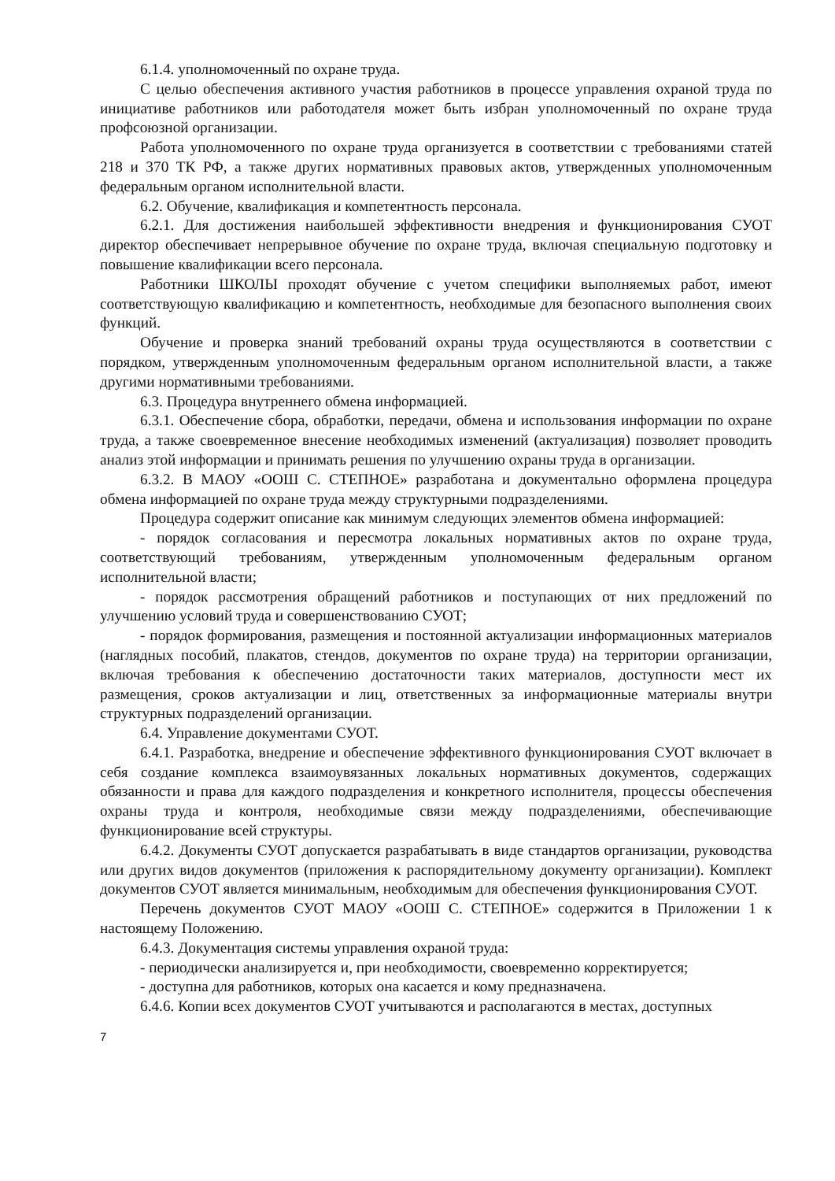6.1.4. уполномоченный по охране труда.
С целью обеспечения активного участия работников в процессе управления охраной труда по инициативе работников или работодателя может быть избран уполномоченный по охране труда профсоюзной организации.
Работа уполномоченного по охране труда организуется в соответствии с требованиями статей 218 и 370 ТК РФ, а также других нормативных правовых актов, утвержденных уполномоченным федеральным органом исполнительной власти.
6.2. Обучение, квалификация и компетентность персонала.
6.2.1. Для достижения наибольшей эффективности внедрения и функционирования СУОТ директор обеспечивает непрерывное обучение по охране труда, включая специальную подготовку и повышение квалификации всего персонала.
Работники ШКОЛЫ проходят обучение с учетом специфики выполняемых работ, имеют соответствующую квалификацию и компетентность, необходимые для безопасного выполнения своих функций.
Обучение и проверка знаний требований охраны труда осуществляются в соответствии с порядком, утвержденным уполномоченным федеральным органом исполнительной власти, а также другими нормативными требованиями.
6.3. Процедура внутреннего обмена информацией.
6.3.1. Обеспечение сбора, обработки, передачи, обмена и использования информации по охране труда, а также своевременное внесение необходимых изменений (актуализация) позволяет проводить анализ этой информации и принимать решения по улучшению охраны труда в организации.
6.3.2. В МАОУ «ООШ С. СТЕПНОЕ» разработана и документально оформлена процедура обмена информацией по охране труда между структурными подразделениями.
Процедура содержит описание как минимум следующих элементов обмена информацией:
- порядок согласования и пересмотра локальных нормативных актов по охране труда, соответствующий требованиям, утвержденным уполномоченным федеральным органом исполнительной власти;
- порядок рассмотрения обращений работников и поступающих от них предложений по улучшению условий труда и совершенствованию СУОТ;
- порядок формирования, размещения и постоянной актуализации информационных материалов (наглядных пособий, плакатов, стендов, документов по охране труда) на территории организации, включая требования к обеспечению достаточности таких материалов, доступности мест их размещения, сроков актуализации и лиц, ответственных за информационные материалы внутри структурных подразделений организации.
6.4. Управление документами СУОТ.
6.4.1. Разработка, внедрение и обеспечение эффективного функционирования СУОТ включает в себя создание комплекса взаимоувязанных локальных нормативных документов, содержащих обязанности и права для каждого подразделения и конкретного исполнителя, процессы обеспечения охраны труда и контроля, необходимые связи между подразделениями, обеспечивающие функционирование всей структуры.
6.4.2. Документы СУОТ допускается разрабатывать в виде стандартов организации, руководства или других видов документов (приложения к распорядительному документу организации). Комплект документов СУОТ является минимальным, необходимым для обеспечения функционирования СУОТ.
Перечень документов СУОТ МАОУ «ООШ С. СТЕПНОЕ» содержится в Приложении 1 к настоящему Положению.
6.4.3. Документация системы управления охраной труда:
- периодически анализируется и, при необходимости, своевременно корректируется;
- доступна для работников, которых она касается и кому предназначена.
6.4.6. Копии всех документов СУОТ учитываются и располагаются в местах, доступных
7